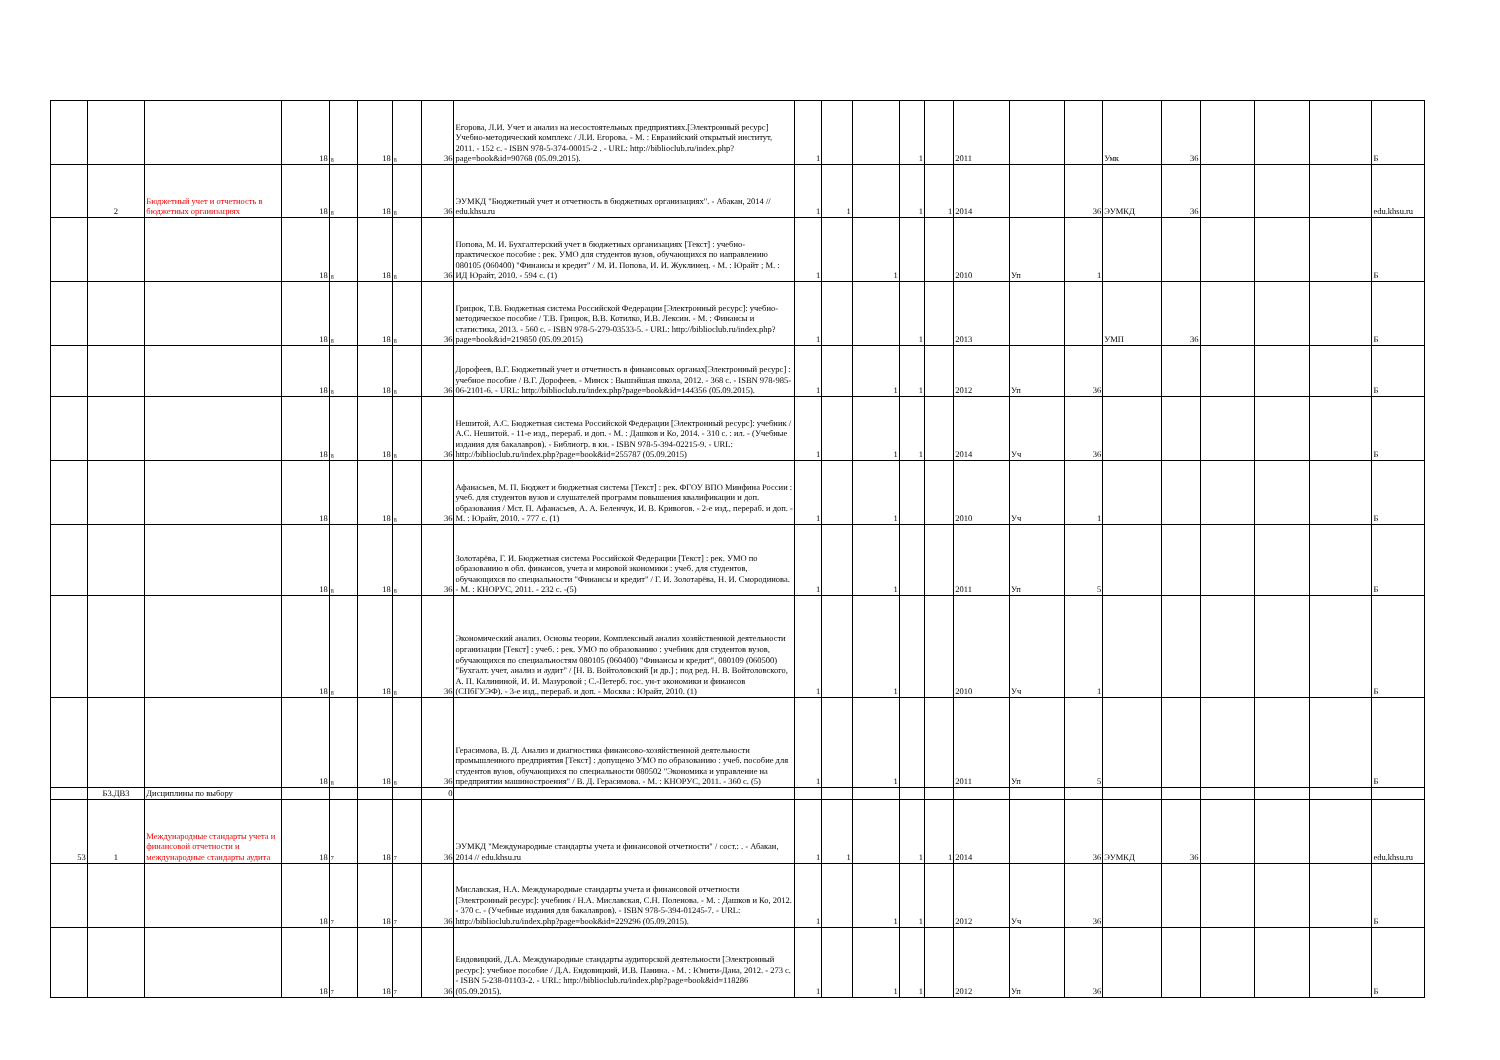| | | | 18 | 8 | 18 | 8 | 36 | Егорова, Л.И. Учет и анализ на несостоятельных предприятиях.[Электронный ресурс] Учебно-методический комплекс / Л.И. Егорова. - М. : Евразийский открытый институт, 2011. - 152 с. - ISBN 978-5-374-00015-2 . - URL: http://biblioclub.ru/index.php?page=book&id=90768 (05.09.2015). | 1 | | | 1 | | 2011 | | | Умк | 36 | | | | Б |
| | 2 | Бюджетный учет и отчетность в бюджетных организациях | 18 | 8 | 18 | 8 | 36 | ЭУМКД "Бюджетный учет и отчетность в бюджетных организациях". - Абакан, 2014 // edu.khsu.ru | 1 | 1 | | 1 | 1 | 2014 | | 36 | ЭУМКД | 36 | | | | edu.khsu.ru |
| | | | 18 | 8 | 18 | 8 | 36 | Попова, М. И. Бухгалтерский учет в бюджетных организациях [Текст] : учебно-практическое пособие : рек. УМО для студентов вузов, обучающихся по направлению 080105 (060400) "Финансы и кредит" / М. И. Попова, И. И. Жуклинец. - М. : Юрайт ; М. : ИД Юрайт, 2010. - 594 с. (1) | 1 | | 1 | | | 2010 | Уп | 1 | | | | | | Б |
| | | | 18 | 8 | 18 | 8 | 36 | Грицюк, Т.В. Бюджетная система Российской Федерации [Электронный ресурс]: учебно-методическое пособие / Т.В. Грицюк, В.В. Котилко, И.В. Лексин. - М. : Финансы и статистика, 2013. - 560 с. - ISBN 978-5-279-03533-5. - URL: http://biblioclub.ru/index.php?page=book&id=219850 (05.09.2015) | 1 | | | 1 | | 2013 | | | УМП | 36 | | | | Б |
| | | | 18 | 8 | 18 | 8 | 36 | Дорофеев, В.Г. Бюджетный учет и отчетность в финансовых органах[Электронный ресурс] : учебное пособие / В.Г. Дорофеев. - Минск : Вышэйшая школа, 2012. - 368 с. - ISBN 978-985-06-2101-6. - URL: http://biblioclub.ru/index.php?page=book&id=144356 (05.09.2015). | 1 | | 1 | 1 | | 2012 | Уп | 36 | | | | | | Б |
| | | | 18 | 8 | 18 | 8 | 36 | Нешитой, А.С. Бюджетная система Российской Федерации [Электронный ресурс]: учебник / А.С. Нешитой. - 11-е изд., перераб. и доп. - М. : Дашков и Ко, 2014. - 310 с. : ил. - (Учебные издания для бакалавров). - Библиогр. в кн. - ISBN 978-5-394-02215-9. - URL: http://biblioclub.ru/index.php?page=book&id=255787 (05.09.2015) | 1 | | 1 | 1 | | 2014 | Уч | 36 | | | | | | Б |
| | | | 18 | | 18 | 8 | 36 | Афанасьев, М. П. Бюджет и бюджетная система [Текст] : рек. ФГОУ ВПО Минфина России : учеб. для студентов вузов и слушателей программ повышения квалификации и доп. образования / Мст. П. Афанасьев, А. А. Беленчук, И. В. Кривогов. - 2-е изд., перераб. и доп. - М. : Юрайт, 2010. - 777 с. (1) | 1 | | 1 | | | 2010 | Уч | 1 | | | | | | Б |
| | | | 18 | 8 | 18 | 8 | 36 | Золотарёва, Г. И. Бюджетная система Российской Федерации [Текст] : рек. УМО по образованию в обл. финансов, учета и мировой экономики : учеб. для студентов, обучающихся по специальности "Финансы и кредит" / Г. И. Золотарёва, Н. И. Смородинова. - М. : КНОРУС, 2011. - 232 с. -(5) | 1 | | 1 | | | 2011 | Уп | 5 | | | | | | Б |
| | | | 18 | 8 | 18 | 8 | 36 | Экономический анализ. Основы теории. Комплексный анализ хозяйственной деятельности организации [Текст] : учеб. : рек. УМО по образованию : учебник для студентов вузов, обучающихся по специальностям 080105 (060400) "Финансы и кредит", 080109 (060500) "Бухгалт. учет, анализ и аудит" / [Н. В. Войтоловский [и др.] ; под ред. Н. В. Войтоловского, А. П. Калининой, И. И. Мазуровой ; С.-Петерб. гос. ун-т экономики и финансов (СПбГУЭФ). - 3-е изд., перераб. и доп. - Москва : Юрайт, 2010. (1) | 1 | | 1 | | | 2010 | Уч | 1 | | | | | | Б |
| | | | 18 | 8 | 18 | 8 | 36 | Герасимова, В. Д. Анализ и диагностика финансово-хозяйственной деятельности промышленного предприятия [Текст] : допущено УМО по образованию : учеб. пособие для студентов вузов, обучающихся по специальности 080502 "Экономика и управление на предприятии машиностроения" / В. Д. Герасимова. - М. : КНОРУС, 2011. - 360 с. (5) | 1 | | 1 | | | 2011 | Уп | 5 | | | | | | Б |
| | Б3.ДВ3 | Дисциплины по выбору | | | | | 0 | | | | | | | | | | | | | | | |
| 53 | 1 | Международные стандарты учета и финансовой отчетности и международные стандарты аудита | 18 | 7 | 18 | 7 | 36 | ЭУМКД "Международные стандарты учета и финансовой отчетности" / сост.: . - Абакан, 2014 // edu.khsu.ru | 1 | 1 | | 1 | 1 | 2014 | | 36 | ЭУМКД | 36 | | | | edu.khsu.ru |
| | | | 18 | 7 | 18 | 7 | 36 | Миславская, Н.А. Международные стандарты учета и финансовой отчетности [Электронный ресурс]: учебник / Н.А. Миславская, С.Н. Поленова. - М. : Дашков и Ко, 2012. - 370 с. - (Учебные издания для бакалавров). - ISBN 978-5-394-01245-7. - URL: http://biblioclub.ru/index.php?page=book&id=229296 (05.09.2015). | 1 | | 1 | 1 | | 2012 | Уч | 36 | | | | | | Б |
| | | | 18 | 7 | 18 | 7 | 36 | Ендовицкий, Д.А. Международные стандарты аудиторской деятельности [Электронный ресурс]: учебное пособие / Д.А. Ендовицкий, И.В. Панина. - М. : Юнити-Дана, 2012. - 273 с. - ISBN 5-238-01103-2. - URL: http://biblioclub.ru/index.php?page=book&id=118286 (05.09.2015). | 1 | | 1 | 1 | | 2012 | Уп | 36 | | | | | | Б |